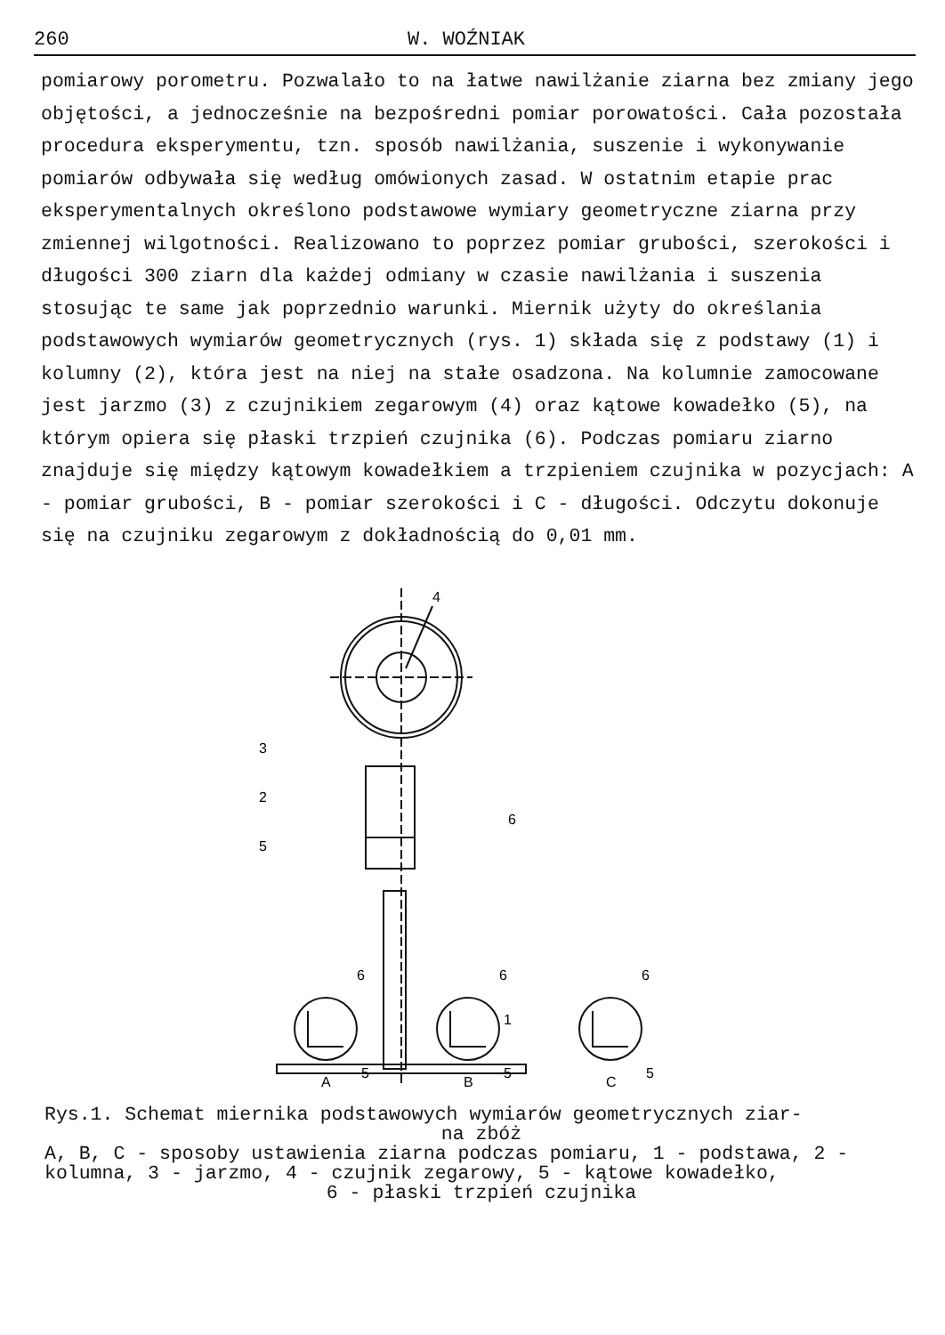260 W. WOŹNIAK
pomiarowy porometru. Pozwalało to na łatwe nawilżanie ziarna bez zmiany jego objętości, a jednocześnie na bezpośredni pomiar porowatości. Cała pozostała procedura eksperymentu, tzn. sposób nawilżania, suszenie i wykonywanie pomiarów odbywała się według omówionych zasad. W ostatnim etapie prac eksperymentalnych określono podstawowe wymiary geometryczne ziarna przy zmiennej wilgotności. Realizowano to poprzez pomiar grubości, szerokości i długości 300 ziarn dla każdej odmiany w czasie nawilżania i suszenia stosując te same jak poprzednio warunki. Miernik użyty do określania podstawowych wymiarów geometrycznych (rys. 1) składa się z podstawy (1) i kolumny (2), która jest na niej na stałe osadzona. Na kolumnie zamocowane jest jarzmo (3) z czujnikiem zegarowym (4) oraz kątowe kowadełko (5), na którym opiera się płaski trzpień czujnika (6). Podczas pomiaru ziarno znajduje się między kątowym kowadełkiem a trzpieniem czujnika w pozycjach: A - pomiar grubości, B - pomiar szerokości i C - długości. Odczytu dokonuje się na czujniku zegarowym z dokładnością do 0,01 mm.
4
3
2
6
5
1
A
B
C
6
6
6
5
5
5
Rys.1. Schemat miernika podstawowych wymiarów geometrycznych ziar-
na zbóż
A, B, C - sposoby ustawienia ziarna podczas pomiaru, 1 - podstawa, 2 - kolumna, 3 - jarzmo, 4 - czujnik zegarowy, 5 - kątowe kowadełko,
6 - płaski trzpień czujnika